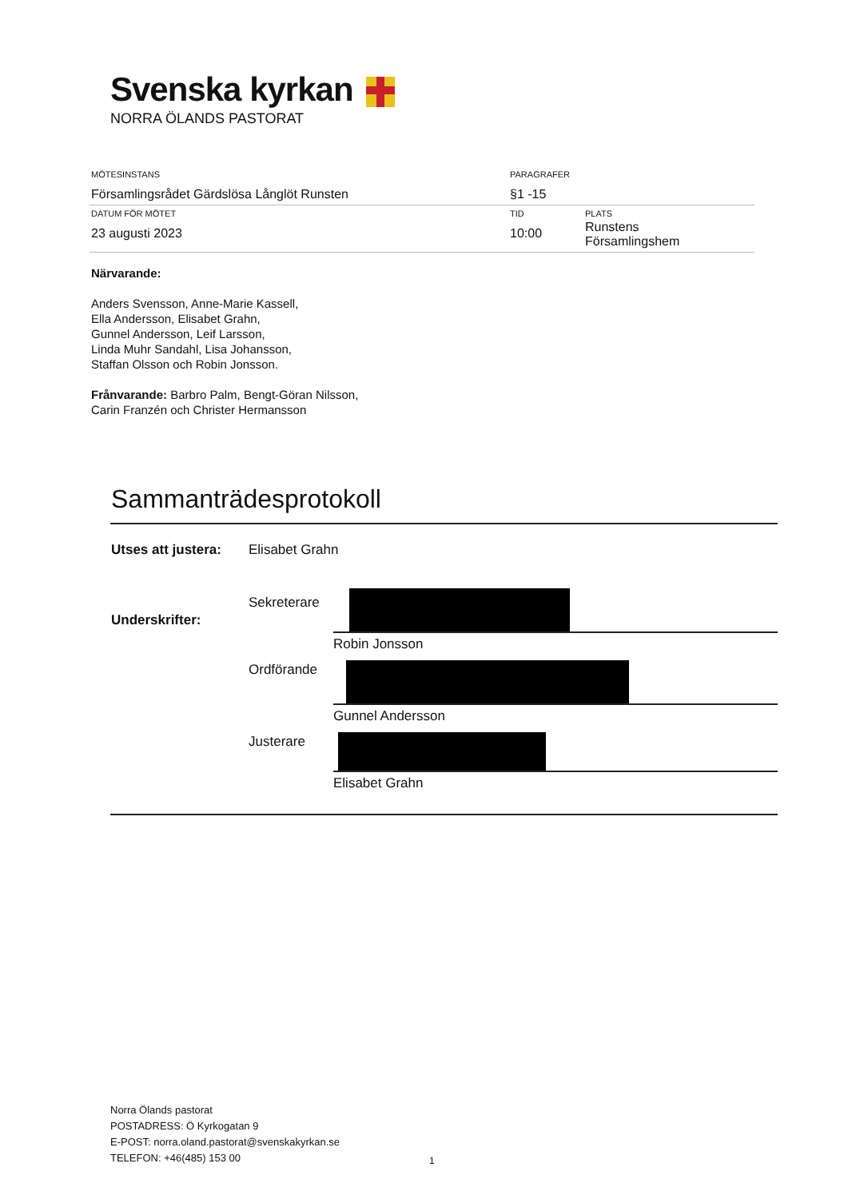Svenska kyrkan
NORRA ÖLANDS PASTORAT
| MÖTESINSTANS Församlingsrådet Gärdslösa Långlöt Runsten | PARAGRAFER §1 -15 | |
| DATUM FÖR MÖTET 23 augusti 2023 | TID 10:00 | PLATS Runstens Församlingshem |
Närvarande:
Anders Svensson, Anne-Marie Kassell,
Ella Andersson, Elisabet Grahn,
Gunnel Andersson, Leif Larsson,
Linda Muhr Sandahl, Lisa Johansson,
Staffan Olsson och Robin Jonsson.
Frånvarande: Barbro Palm, Bengt-Göran Nilsson,
Carin Franzén och Christer Hermansson
Sammanträdesprotokoll
| Utses att justera: | Elisabet Grahn | |
| Underskrifter: | Sekreterare | Robin Jonsson |
| | Ordförande | Gunnel Andersson |
| | Justerare | Elisabet Grahn |
Norra Ölands pastorat
POSTADRESS: Ö Kyrkogatan 9
E-POST: norra.oland.pastorat@svenskakyrkan.se
TELEFON: +46(485) 153 00
1